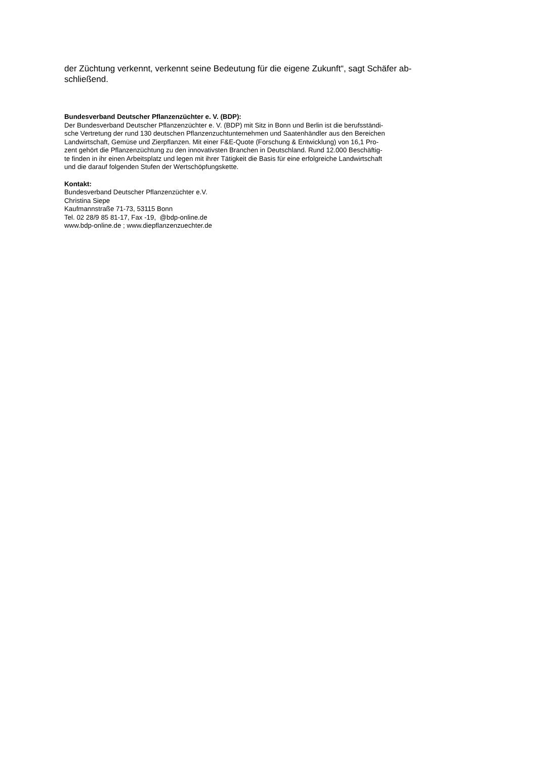der Züchtung verkennt, verkennt seine Bedeutung für die eigene Zukunft“, sagt Schäfer ab-
schließend.
Bundesverband Deutscher Pflanzenzüchter e. V. (BDP):
Der Bundesverband Deutscher Pflanzenzüchter e. V. (BDP) mit Sitz in Bonn und Berlin ist die berufsständi-
sche Vertretung der rund 130 deutschen Pflanzenzuchtunternehmen und Saatenhändler aus den Bereichen
Landwirtschaft, Gemüse und Zierpflanzen. Mit einer F&E-Quote (Forschung & Entwicklung) von 16,1 Pro-
zent gehört die Pflanzenzüchtung zu den innovativsten Branchen in Deutschland. Rund 12.000 Beschäftig-
te finden in ihr einen Arbeitsplatz und legen mit ihrer Tätigkeit die Basis für eine erfolgreiche Landwirtschaft
und die darauf folgenden Stufen der Wertschöpfungskette.
Kontakt:
Bundesverband Deutscher Pflanzenzüchter e.V.
Christina Siepe
Kaufmannstraße 71-73, 53115 Bonn
Tel. 02 28/9 85 81-17, Fax -19, @bdp-online.de
www.bdp-online.de ; www.diepflanzenzuechter.de